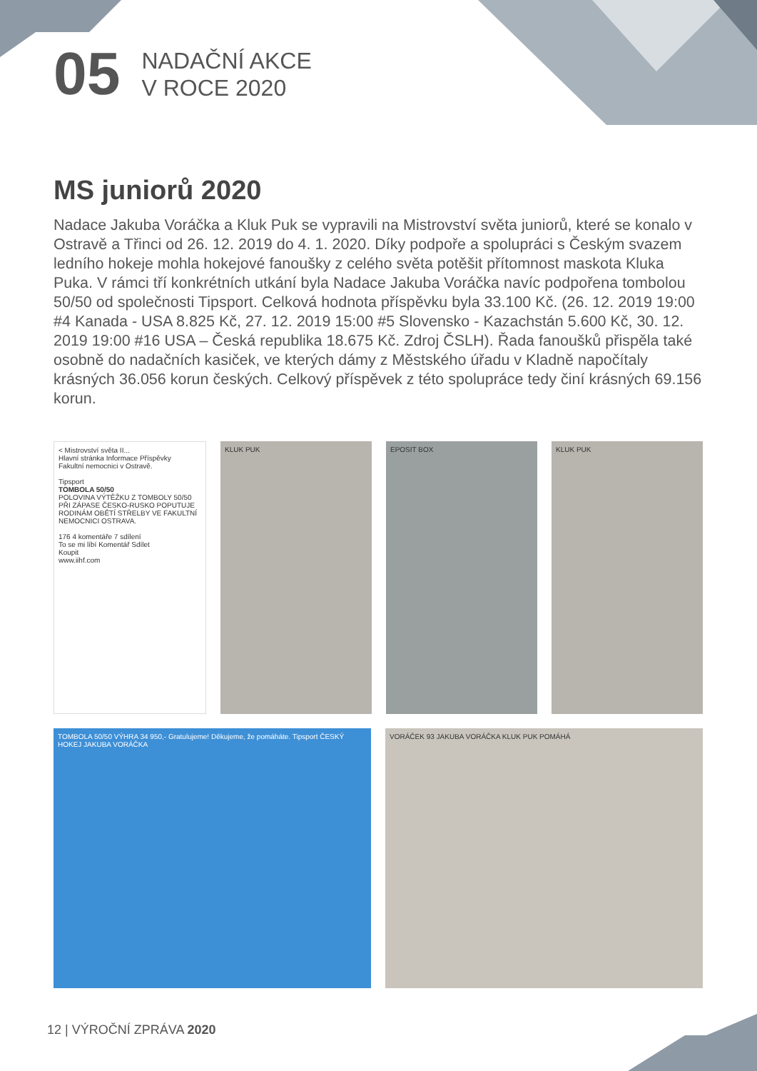05
NADAČNÍ AKCE
V ROCE 2020
MS juniorů 2020
Nadace Jakuba Voráčka a Kluk Puk se vypravili na Mistrovství světa juniorů, které se konalo v Ostravě a Třinci od 26. 12. 2019 do 4. 1. 2020. Díky podpoře a spolupráci s Českým svazem ledního hokeje mohla hokejové fanoušky z celého světa potěšit přítomnost maskota Kluka Puka. V rámci tří konkrétních utkání byla Nadace Jakuba Voráčka navíc podpořena tombolou 50/50 od společnosti Tipsport. Celková hodnota příspěvku byla 33.100 Kč. (26. 12. 2019 19:00 #4 Kanada - USA 8.825 Kč, 27. 12. 2019 15:00 #5 Slovensko - Kazachstán 5.600 Kč, 30. 12. 2019 19:00 #16 USA – Česká republika 18.675 Kč. Zdroj ČSLH). Řada fanoušků přispěla také osobně do nadačních kasiček, ve kterých dámy z Městského úřadu v Kladně napočítaly krásných 36.056 korun českých. Celkový příspěvek z této spolupráce tedy činí krásných 69.156 korun.
< Mistrovství světa II...
Hlavní stránka Informace Příspěvky
Fakultní nemocnici v Ostravě.
Tipsport
TOMBOLA 50/50
POLOVINA VÝTĚŽKU Z TOMBOLY 50/50 PŘI ZÁPASE ČESKO-RUSKO POPUTUJE RODINÁM OBĚTÍ STŘELBY VE FAKULTNÍ NEMOCNICI OSTRAVA.
176 4 komentáře 7 sdílení
To se mi líbí Komentář Sdílet
Koupit
www.iihf.com
KLUK PUK EPOSIT BOX KLUK PUK
TOMBOLA 50/50 VÝHRA 34 950,- Gratulujeme! Děkujeme, že pomáháte. Tipsport ČESKÝ HOKEJ JAKUBA VORÁČKA
VORÁČEK 93 JAKUBA VORÁČKA KLUK PUK POMÁHÁ
12 | VÝROČNÍ ZPRÁVA 2020